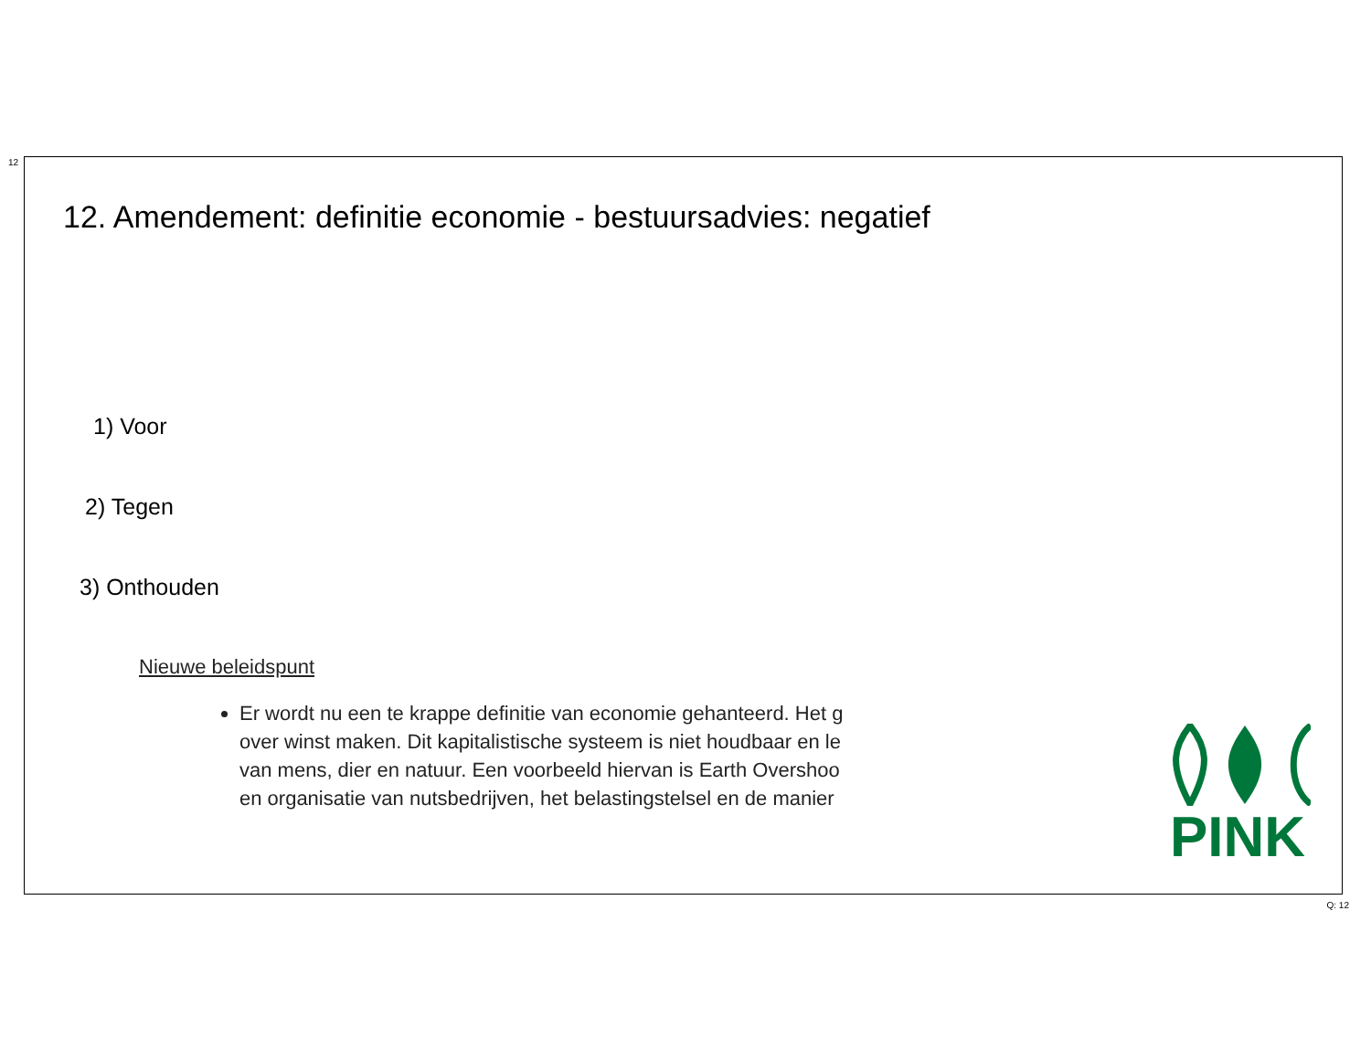12
12. Amendement: definitie economie - bestuursadvies: negatief
1) Voor
2) Tegen
3) Onthouden
Nieuwe beleidspunt
Er wordt nu een te krappe definitie van economie gehanteerd. Het g
over winst maken. Dit kapitalistische systeem is niet houdbaar en le
van mens, dier en natuur. Een voorbeeld hiervan is Earth Overshoo
en organisatie van nutsbedrijven, het belastingstelsel en de manier
PINK
Q: 12